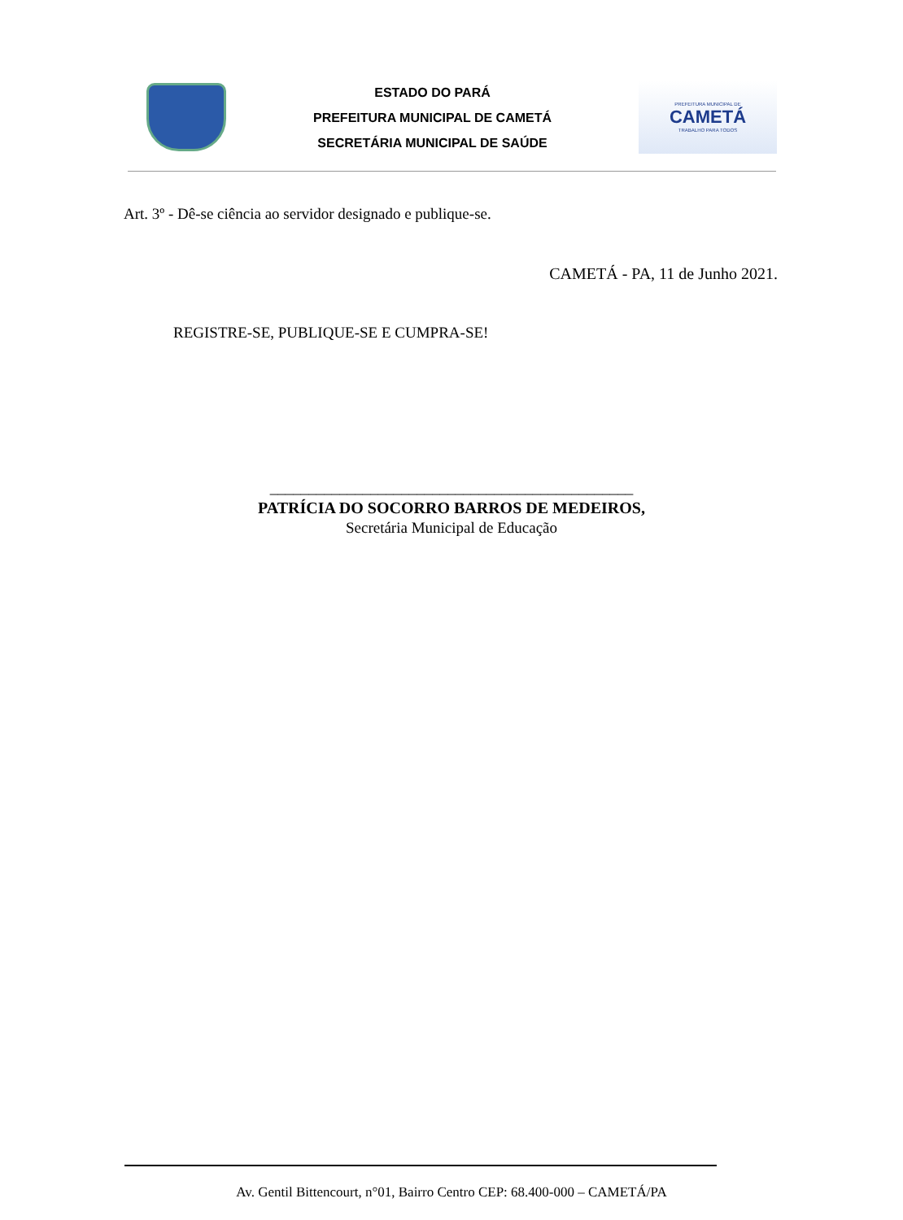ESTADO DO PARÁ
PREFEITURA MUNICIPAL DE CAMETÁ
SECRETÁRIA MUNICIPAL DE SAÚDE
PREFEITURA MUNICIPAL DE
CAMETÁ
TRABALHO PARA TODOS
Art. 3º - Dê-se ciência ao servidor designado e publique-se.
CAMETÁ - PA, 11 de Junho 2021.
REGISTRE-SE, PUBLIQUE-SE E CUMPRA-SE!
_______________________________________________
PATRÍCIA DO SOCORRO BARROS DE MEDEIROS,
Secretária Municipal de Educação
Av. Gentil Bittencourt, n°01, Bairro Centro CEP: 68.400-000 – CAMETÁ/PA